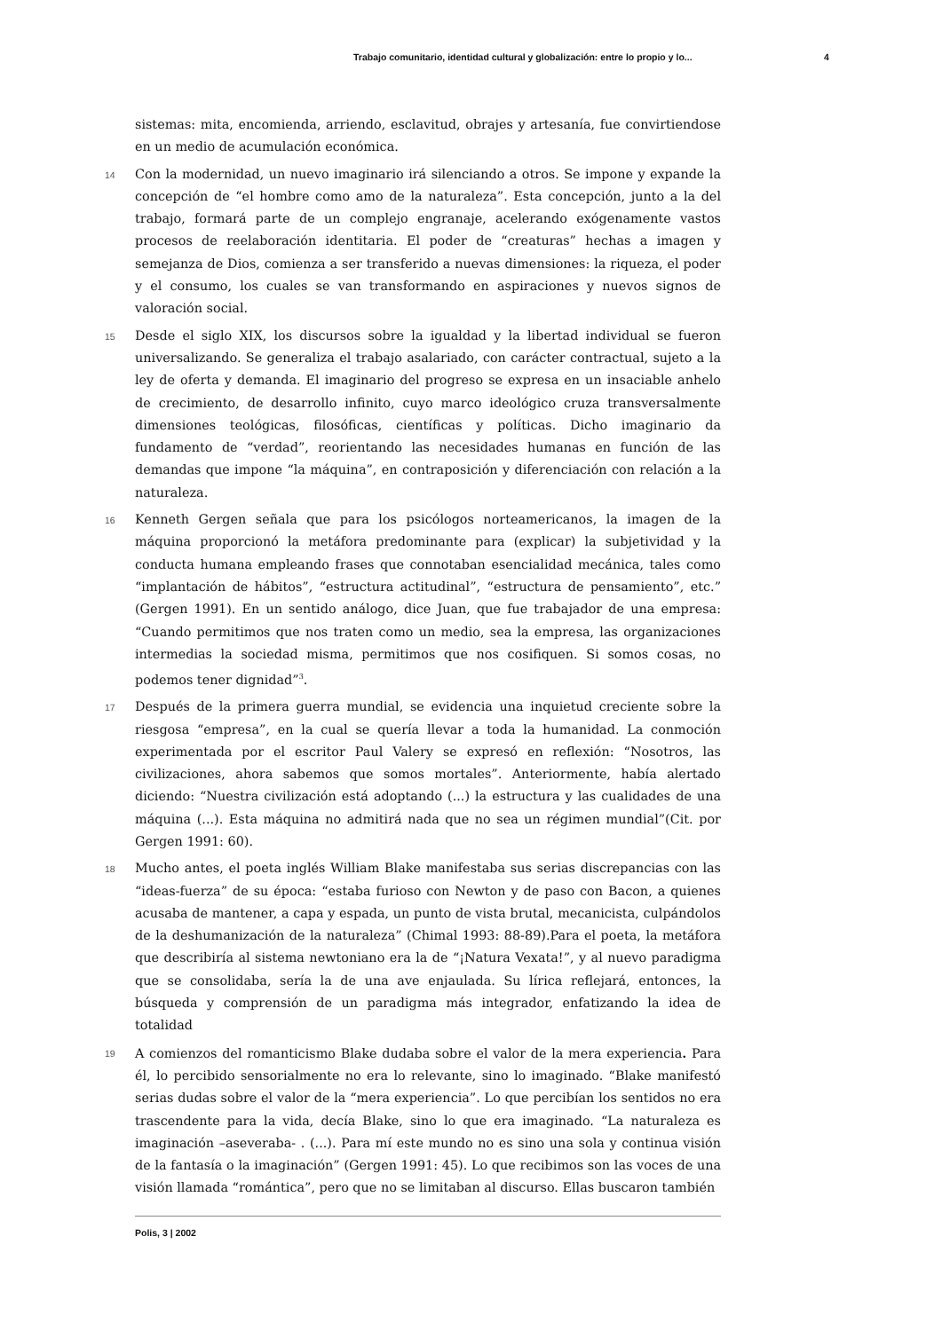Trabajo comunitario, identidad cultural y globalización: entre lo propio y lo... 4
sistemas: mita, encomienda, arriendo, esclavitud, obrajes y artesanía, fue convirtiendose en un medio de acumulación económica.
14 Con la modernidad, un nuevo imaginario irá silenciando a otros. Se impone y expande la concepción de “el hombre como amo de la naturaleza”. Esta concepción, junto a la del trabajo, formará parte de un complejo engranaje, acelerando exógenamente vastos procesos de reelaboración identitaria. El poder de “creaturas” hechas a imagen y semejanza de Dios, comienza a ser transferido a nuevas dimensiones: la riqueza, el poder y el consumo, los cuales se van transformando en aspiraciones y nuevos signos de valoración social.
15 Desde el siglo XIX, los discursos sobre la igualdad y la libertad individual se fueron universalizando. Se generaliza el trabajo asalariado, con carácter contractual, sujeto a la ley de oferta y demanda. El imaginario del progreso se expresa en un insaciable anhelo de crecimiento, de desarrollo infinito, cuyo marco ideológico cruza transversalmente dimensiones teológicas, filosóficas, científicas y políticas. Dicho imaginario da fundamento de “verdad”, reorientando las necesidades humanas en función de las demandas que impone “la máquina”, en contraposición y diferenciación con relación a la naturaleza.
16 Kenneth Gergen señala que para los psicólogos norteamericanos, la imagen de la máquina proporcionó la metáfora predominante para (explicar) la subjetividad y la conducta humana empleando frases que connotaban esencialidad mecánica, tales como “implantación de hábitos”, “estructura actitudinal”, “estructura de pensamiento”, etc.” (Gergen 1991). En un sentido análogo, dice Juan, que fue trabajador de una empresa: “Cuando permitimos que nos traten como un medio, sea la empresa, las organizaciones intermedias la sociedad misma, permitimos que nos cosifiquen. Si somos cosas, no podemos tener dignidad”<sup>3</sup>.
17 Después de la primera guerra mundial, se evidencia una inquietud creciente sobre la riesgosa “empresa”, en la cual se quería llevar a toda la humanidad. La conmoción experimentada por el escritor Paul Valery se expresó en reflexión: “Nosotros, las civilizaciones, ahora sabemos que somos mortales”. Anteriormente, había alertado diciendo: “Nuestra civilización está adoptando (...) la estructura y las cualidades de una máquina (...). Esta máquina no admitirá nada que no sea un régimen mundial”(Cit. por Gergen 1991: 60).
18 Mucho antes, el poeta inglés William Blake manifestaba sus serias discrepancias con las “ideas-fuerza” de su época: “estaba furioso con Newton y de paso con Bacon, a quienes acusaba de mantener, a capa y espada, un punto de vista brutal, mecanicista, culpándolos de la deshumanización de la naturaleza” (Chimal 1993: 88-89).Para el poeta, la metáfora que describiría al sistema newtoniano era la de “¡Natura Vexata!”, y al nuevo paradigma que se consolidaba, sería la de una ave enjaulada. Su lírica reflejará, entonces, la búsqueda y comprensión de un paradigma más integrador, enfatizando la idea de totalidad
19 A comienzos del romanticismo Blake dudaba sobre el valor de la mera experiencia. Para él, lo percibido sensorialmente no era lo relevante, sino lo imaginado. “Blake manifestó serias dudas sobre el valor de la “mera experiencia”. Lo que percibían los sentidos no era trascendente para la vida, decía Blake, sino lo que era imaginado. “La naturaleza es imaginación –aseveraba- . (...). Para mí este mundo no es sino una sola y continua visión de la fantasía o la imaginación” (Gergen 1991: 45). Lo que recibimos son las voces de una visión llamada “romántica”, pero que no se limitaban al discurso. Ellas buscaron también
Polis, 3 | 2002